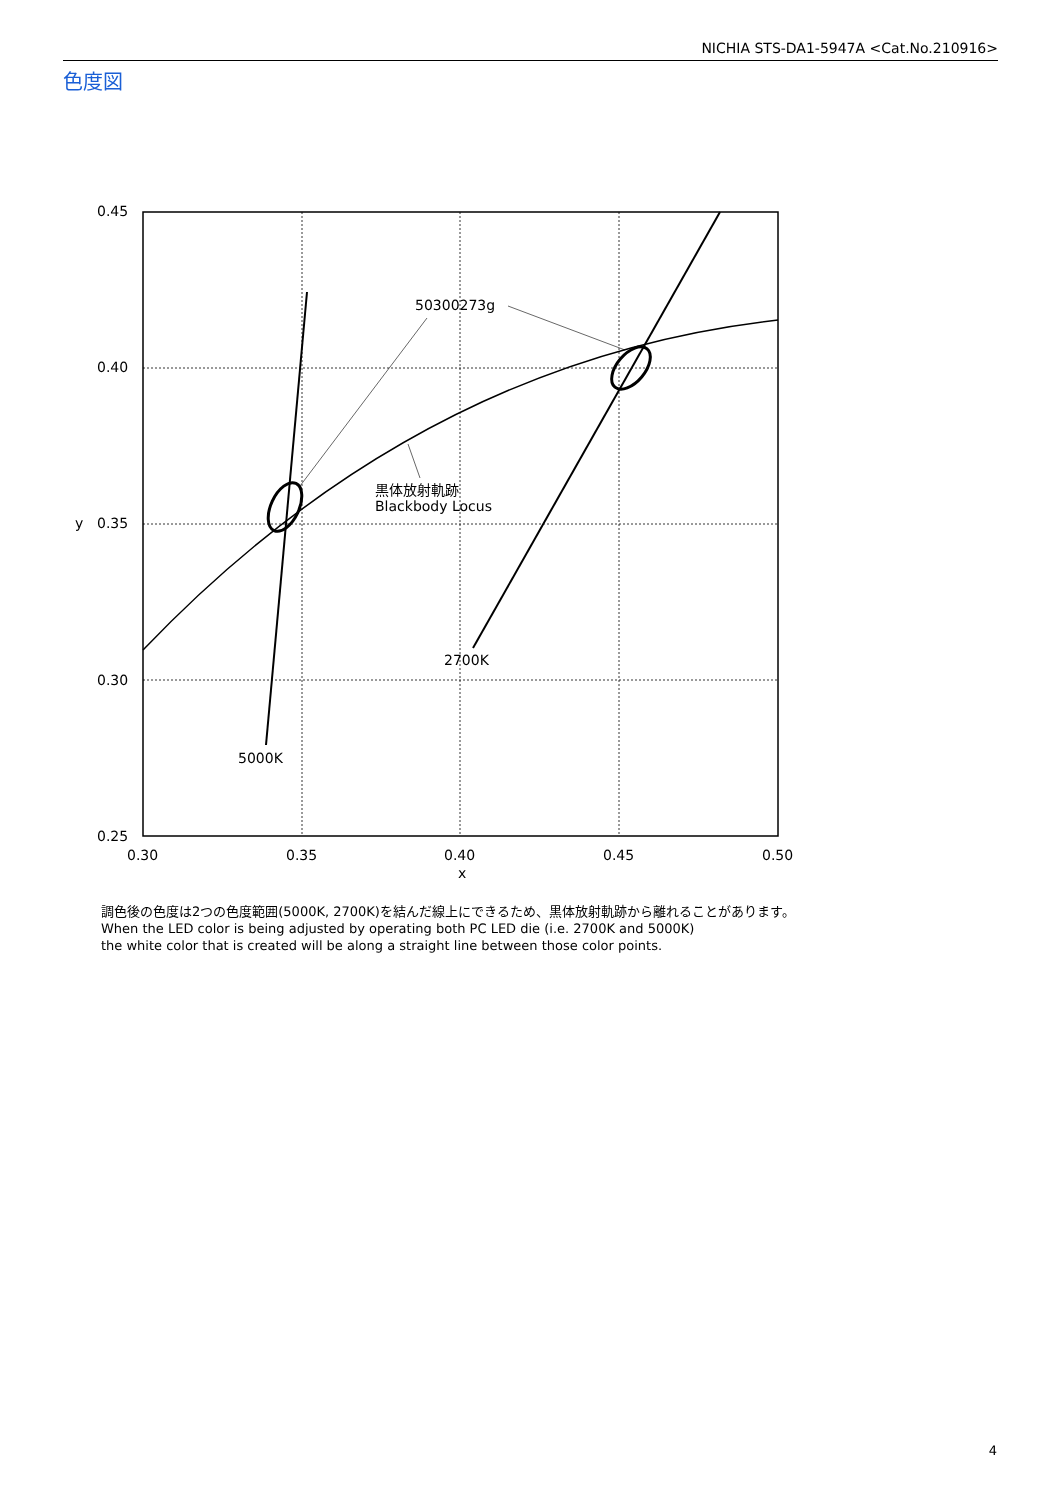NICHIA STS-DA1-5947A <Cat.No.210916>
色度図
50300273g
黒体放射軌跡
Blackbody Locus
2700K
5000K
0.45
0.40
0.35
0.30
0.25
y
0.30
0.35
0.40
0.45
0.50
x
調色後の色度は2つの色度範囲(5000K, 2700K)を結んだ線上にできるため、黒体放射軌跡から離れることがあります。
When the LED color is being adjusted by operating both PC LED die (i.e. 2700K and 5000K)
the white color that is created will be along a straight line between those color points.
4